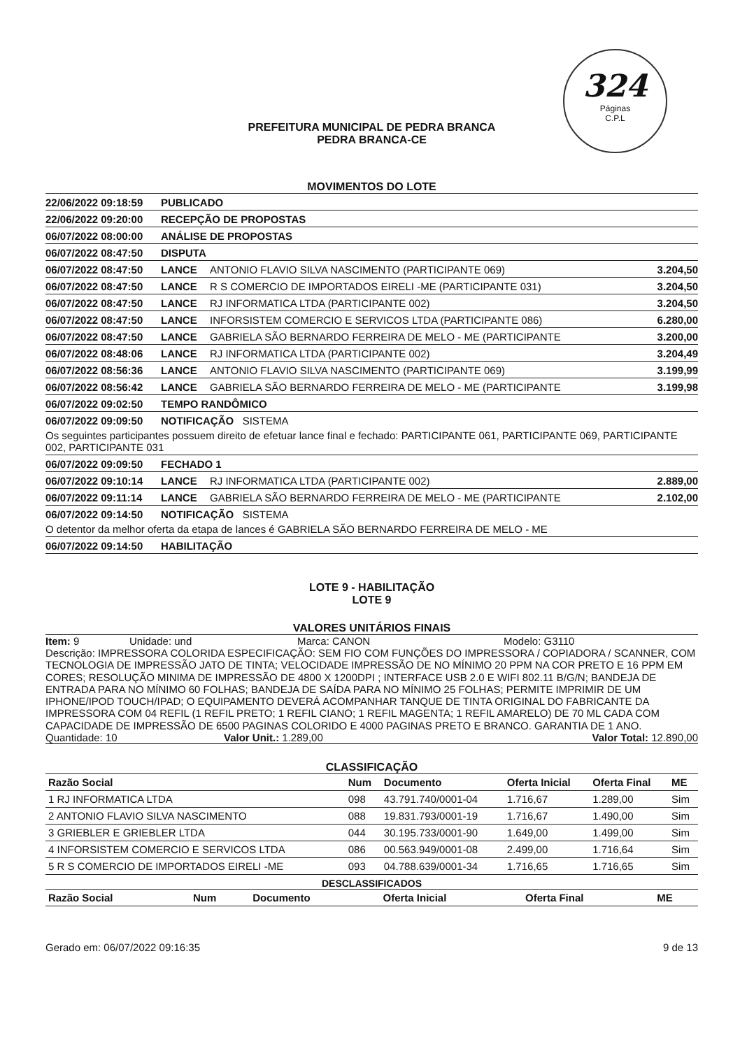324
Páginas
C.P.L
PREFEITURA MUNICIPAL DE PEDRA BRANCA
PEDRA BRANCA-CE
MOVIMENTOS DO LOTE
22/06/2022 09:18:59 PUBLICADO
22/06/2022 09:20:00 RECEPÇÃO DE PROPOSTAS
06/07/2022 08:00:00 ANÁLISE DE PROPOSTAS
06/07/2022 08:47:50 DISPUTA
06/07/2022 08:47:50 LANCE ANTONIO FLAVIO SILVA NASCIMENTO (PARTICIPANTE 069) 3.204,50
06/07/2022 08:47:50 LANCE R S COMERCIO DE IMPORTADOS EIRELI -ME (PARTICIPANTE 031) 3.204,50
06/07/2022 08:47:50 LANCE RJ INFORMATICA LTDA (PARTICIPANTE 002) 3.204,50
06/07/2022 08:47:50 LANCE INFORSISTEM COMERCIO E SERVICOS LTDA (PARTICIPANTE 086) 6.280,00
06/07/2022 08:47:50 LANCE GABRIELA SÃO BERNARDO FERREIRA DE MELO - ME (PARTICIPANTE 3.200,00
06/07/2022 08:48:06 LANCE RJ INFORMATICA LTDA (PARTICIPANTE 002) 3.204,49
06/07/2022 08:56:36 LANCE ANTONIO FLAVIO SILVA NASCIMENTO (PARTICIPANTE 069) 3.199,99
06/07/2022 08:56:42 LANCE GABRIELA SÃO BERNARDO FERREIRA DE MELO - ME (PARTICIPANTE 3.199,98
06/07/2022 09:02:50 TEMPO RANDÔMICO
06/07/2022 09:09:50 NOTIFICAÇÃO SISTEMA
Os seguintes participantes possuem direito de efetuar lance final e fechado: PARTICIPANTE 061, PARTICIPANTE 069, PARTICIPANTE 002, PARTICIPANTE 031
06/07/2022 09:09:50 FECHADO 1
06/07/2022 09:10:14 LANCE RJ INFORMATICA LTDA (PARTICIPANTE 002) 2.889,00
06/07/2022 09:11:14 LANCE GABRIELA SÃO BERNARDO FERREIRA DE MELO - ME (PARTICIPANTE 2.102,00
06/07/2022 09:14:50 NOTIFICAÇÃO SISTEMA
O detentor da melhor oferta da etapa de lances é GABRIELA SÃO BERNARDO FERREIRA DE MELO - ME
06/07/2022 09:14:50 HABILITAÇÃO
LOTE 9 - HABILITAÇÃO
LOTE 9
VALORES UNITÁRIOS FINAIS
Item: 9 Unidade: und Marca: CANON Modelo: G3110
Descrição: IMPRESSORA COLORIDA ESPECIFICAÇÃO: SEM FIO COM FUNÇÕES DO IMPRESSORA / COPIADORA / SCANNER, COM TECNOLOGIA DE IMPRESSÃO JATO DE TINTA; VELOCIDADE IMPRESSÃO DE NO MÍNIMO 20 PPM NA COR PRETO E 16 PPM EM CORES; RESOLUÇÃO MINIMA DE IMPRESSÃO DE 4800 X 1200DPI ; INTERFACE USB 2.0 E WIFI 802.11 B/G/N; BANDEJA DE ENTRADA PARA NO MÍNIMO 60 FOLHAS; BANDEJA DE SAÍDA PARA NO MÍNIMO 25 FOLHAS; PERMITE IMPRIMIR DE UM IPHONE/IPOD TOUCH/IPAD; O EQUIPAMENTO DEVERÁ ACOMPANHAR TANQUE DE TINTA ORIGINAL DO FABRICANTE DA IMPRESSORA COM 04 REFIL (1 REFIL PRETO; 1 REFIL CIANO; 1 REFIL MAGENTA; 1 REFIL AMARELO) DE 70 ML CADA COM CAPACIDADE DE IMPRESSÃO DE 6500 PAGINAS COLORIDO E 4000 PAGINAS PRETO E BRANCO. GARANTIA DE 1 ANO.
Quantidade: 10 Valor Unit.: 1.289,00 Valor Total: 12.890,00
CLASSIFICAÇÃO
| Razão Social | Num | Documento | Oferta Inicial | Oferta Final | ME |
| --- | --- | --- | --- | --- | --- |
| 1 RJ INFORMATICA LTDA | 098 | 43.791.740/0001-04 | 1.716,67 | 1.289,00 | Sim |
| 2 ANTONIO FLAVIO SILVA NASCIMENTO | 088 | 19.831.793/0001-19 | 1.716,67 | 1.490,00 | Sim |
| 3 GRIEBLER E GRIEBLER LTDA | 044 | 30.195.733/0001-90 | 1.649,00 | 1.499,00 | Sim |
| 4 INFORSISTEM COMERCIO E SERVICOS LTDA | 086 | 00.563.949/0001-08 | 2.499,00 | 1.716,64 | Sim |
| 5 R S COMERCIO DE IMPORTADOS EIRELI -ME | 093 | 04.788.639/0001-34 | 1.716,65 | 1.716,65 | Sim |
DESCLASSIFICADOS
| Razão Social | Num | Documento | Oferta Inicial | Oferta Final | ME |
| --- | --- | --- | --- | --- | --- |
Gerado em: 06/07/2022 09:16:35 9 de 13